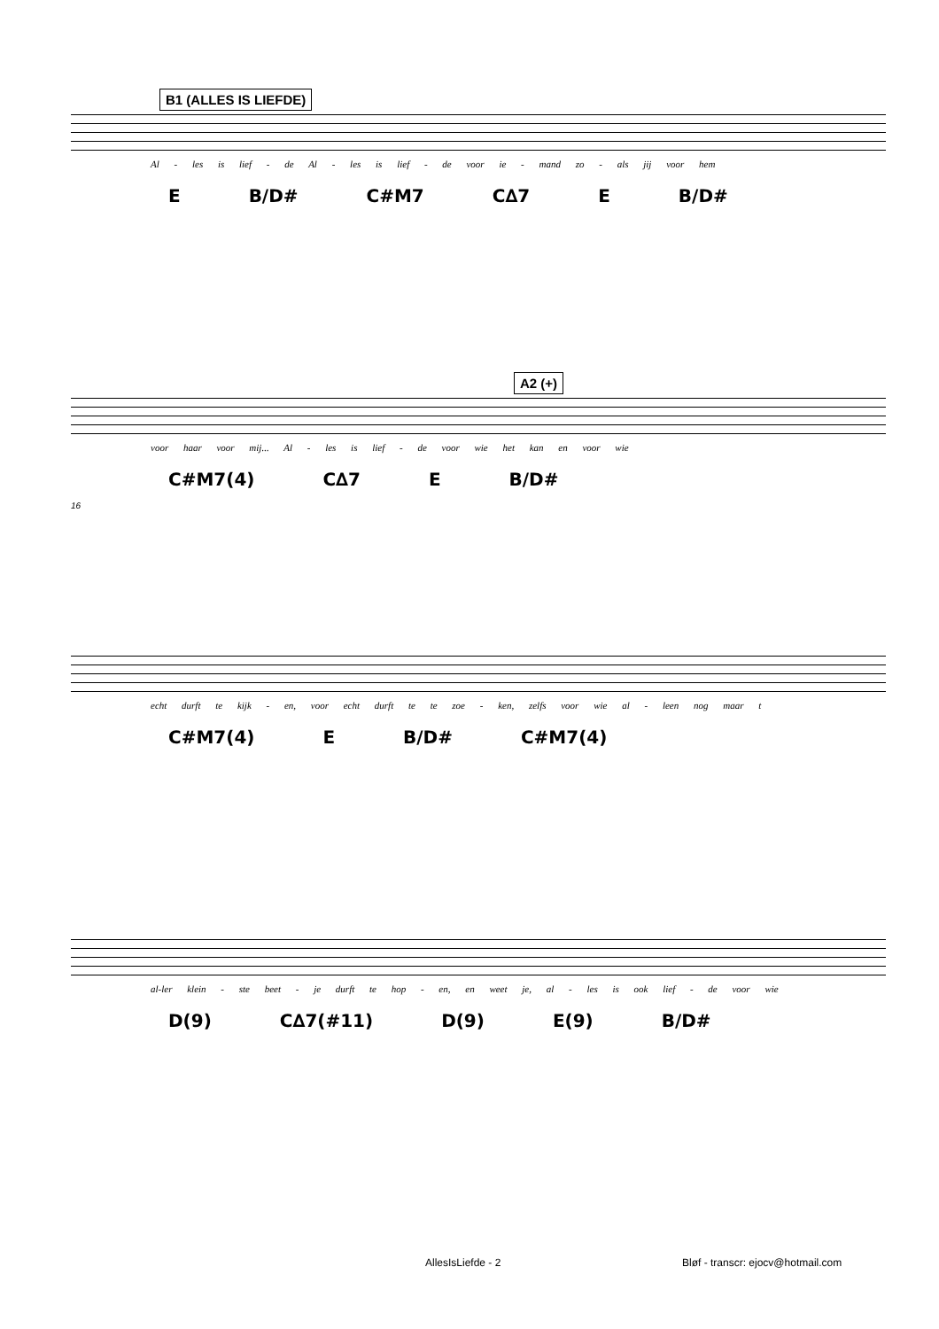B1 (ALLES IS LIEFDE)
Al - les is lief - de Al - les is lief - de voor ie - mand zo - als jij voor hem
E B/D# C#M7 C∆7 E B/D#
A2 (+)
voor haar voor mij... Al - les is lief - de voor wie het kan en voor wie
C#M7(4) C∆7 E B/D#
16
echt durft te kijk - en, voor echt durft te te zoe - ken, zelfs voor wie al - leen nog maar t
C#M7(4) E B/D# C#M7(4)
al-ler klein - ste beet - je durft te hop - en, en weet je, al - les is ook lief - de voor wie
D(9) C∆7(#11) D(9) E(9) B/D#
AllesIsLiefde - 2
Bløf - transcr: ejocv@hotmail.com